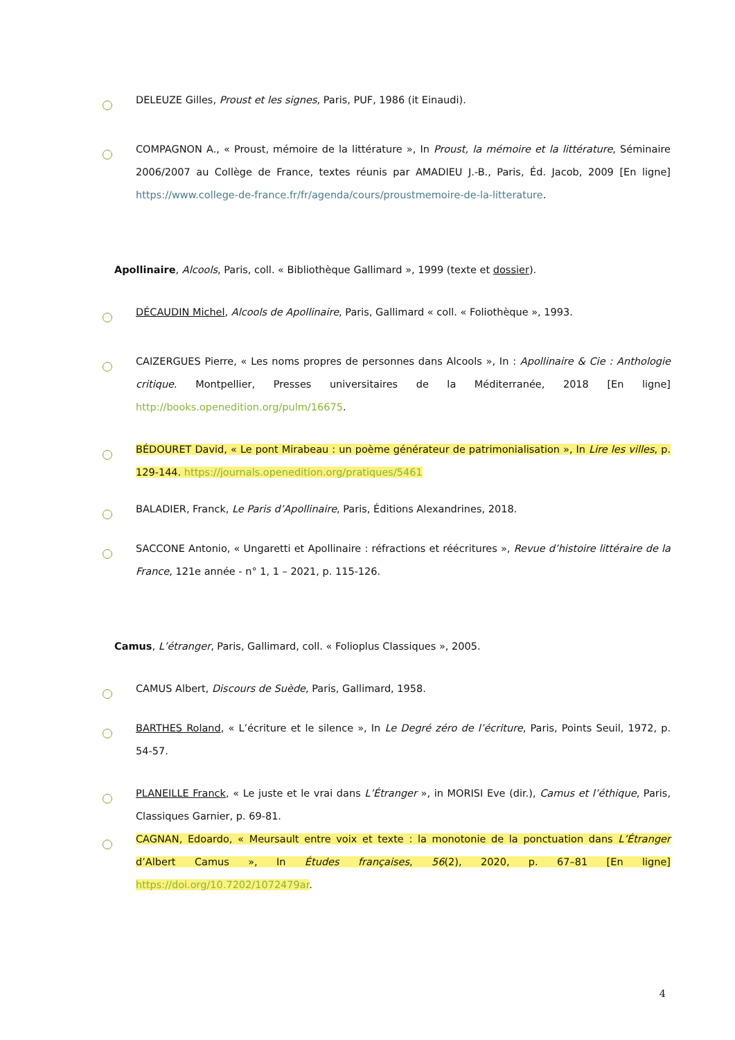DELEUZE Gilles, Proust et les signes, Paris, PUF, 1986 (it Einaudi).
COMPAGNON A., « Proust, mémoire de la littérature », In Proust, la mémoire et la littérature, Séminaire 2006/2007 au Collège de France, textes réunis par AMADIEU J.-B., Paris, Éd. Jacob, 2009 [En ligne] https://www.college-de-france.fr/fr/agenda/cours/proustmemoire-de-la-litterature.
Apollinaire, Alcools, Paris, coll. « Bibliothèque Gallimard », 1999 (texte et dossier).
DÉCAUDIN Michel, Alcools de Apollinaire, Paris, Gallimard « coll. « Foliothèque », 1993.
CAIZERGUES Pierre, « Les noms propres de personnes dans Alcools », In : Apollinaire & Cie : Anthologie critique. Montpellier, Presses universitaires de la Méditerranée, 2018 [En ligne] http://books.openedition.org/pulm/16675.
BÉDOURET David, « Le pont Mirabeau : un poème générateur de patrimonialisation », In Lire les villes, p. 129-144. https://journals.openedition.org/pratiques/5461
BALADIER, Franck, Le Paris d’Apollinaire, Paris, Éditions Alexandrines, 2018.
SACCONE Antonio, « Ungaretti et Apollinaire : réfractions et réécritures », Revue d’histoire littéraire de la France, 121e année - n° 1, 1 – 2021, p. 115-126.
Camus, L’étranger, Paris, Gallimard, coll. « Folioplus Classiques », 2005.
CAMUS Albert, Discours de Suède, Paris, Gallimard, 1958.
BARTHES Roland, « L’écriture et le silence », In Le Degré zéro de l’écriture, Paris, Points Seuil, 1972, p. 54-57.
PLANEILLE Franck, « Le juste et le vrai dans L’Étranger », in MORISI Eve (dir.), Camus et l’éthique, Paris, Classiques Garnier, p. 69-81.
CAGNAN, Edoardo, « Meursault entre voix et texte : la monotonie de la ponctuation dans L’Étranger d’Albert Camus », In Études françaises, 56(2), 2020, p. 67–81 [En ligne] https://doi.org/10.7202/1072479ar.
4